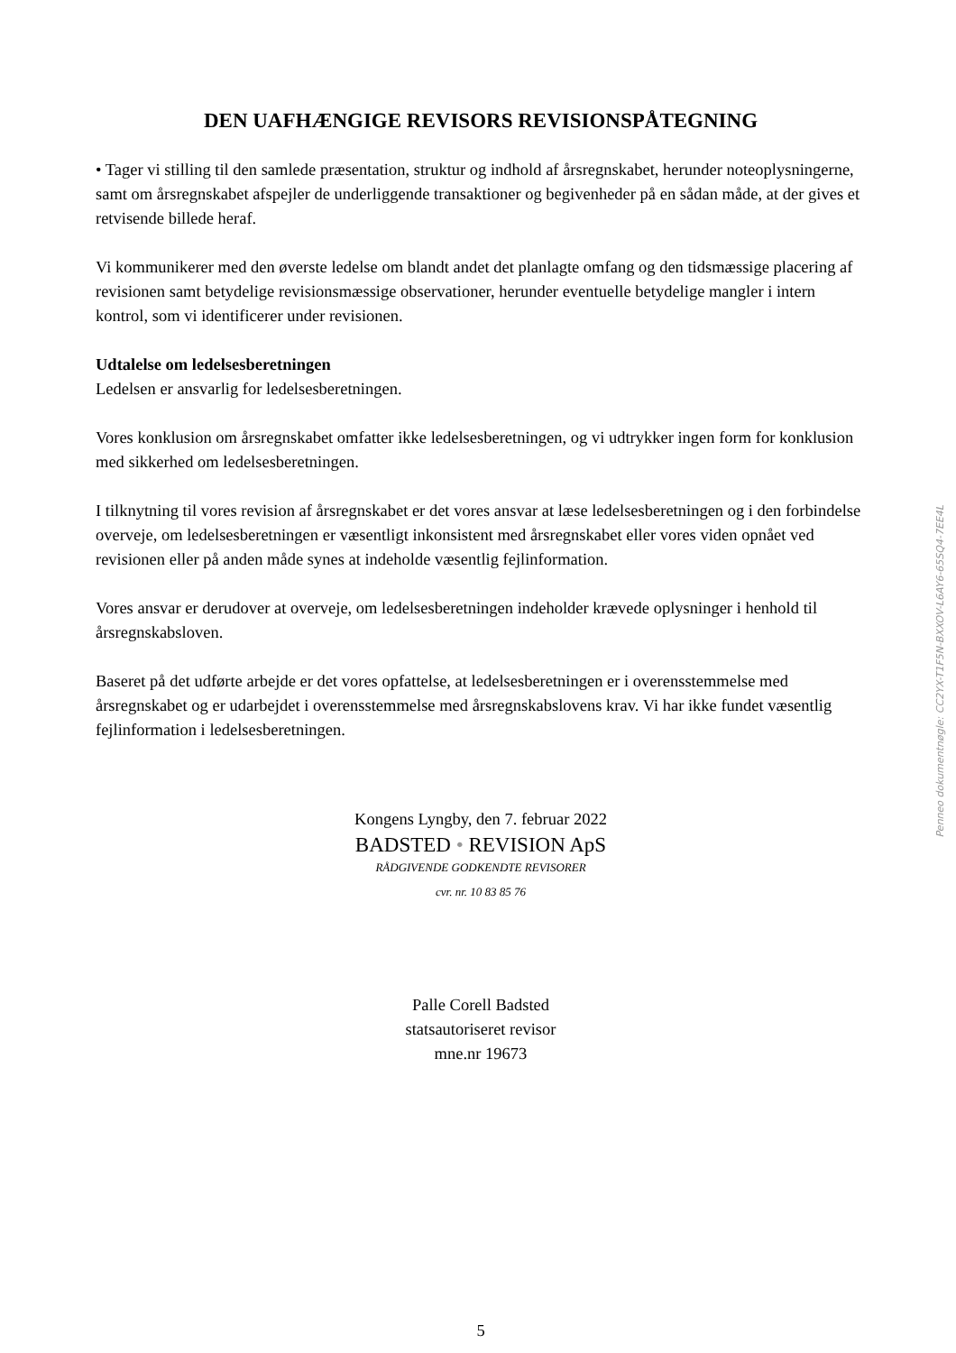DEN UAFHÆNGIGE REVISORS REVISIONSPÅTEGNING
• Tager vi stilling til den samlede præsentation, struktur og indhold af årsregnskabet, herunder noteoplysningerne, samt om årsregnskabet afspejler de underliggende transaktioner og begivenheder på en sådan måde, at der gives et retvisende billede heraf.
Vi kommunikerer med den øverste ledelse om blandt andet det planlagte omfang og den tidsmæssige placering af revisionen samt betydelige revisionsmæssige observationer, herunder eventuelle betydelige mangler i intern kontrol, som vi identificerer under revisionen.
Udtalelse om ledelsesberetningen
Ledelsen er ansvarlig for ledelsesberetningen.
Vores konklusion om årsregnskabet omfatter ikke ledelsesberetningen, og vi udtrykker ingen form for konklusion med sikkerhed om ledelsesberetningen.
I tilknytning til vores revision af årsregnskabet er det vores ansvar at læse ledelsesberetningen og i den forbindelse overveje, om ledelsesberetningen er væsentligt inkonsistent med årsregnskabet eller vores viden opnået ved revisionen eller på anden måde synes at indeholde væsentlig fejlinformation.
Vores ansvar er derudover at overveje, om ledelsesberetningen indeholder krævede oplysninger i henhold til årsregnskabsloven.
Baseret på det udførte arbejde er det vores opfattelse, at ledelsesberetningen er i overensstemmelse med årsregnskabet og er udarbejdet i overensstemmelse med årsregnskabslovens krav. Vi har ikke fundet væsentlig fejlinformation i ledelsesberetningen.
Kongens Lyngby, den 7. februar 2022
BADSTED • REVISION ApS
RÅDGIVENDE GODKENDTE REVISORER
cvr. nr. 10 83 85 76
Palle Corell Badsted
statsautoriseret revisor
mne.nr 19673
5
Penneo dokumentnøgle: CC2YX-T1F5N-BXXOV-L6AY6-65SQ4-7EE4L